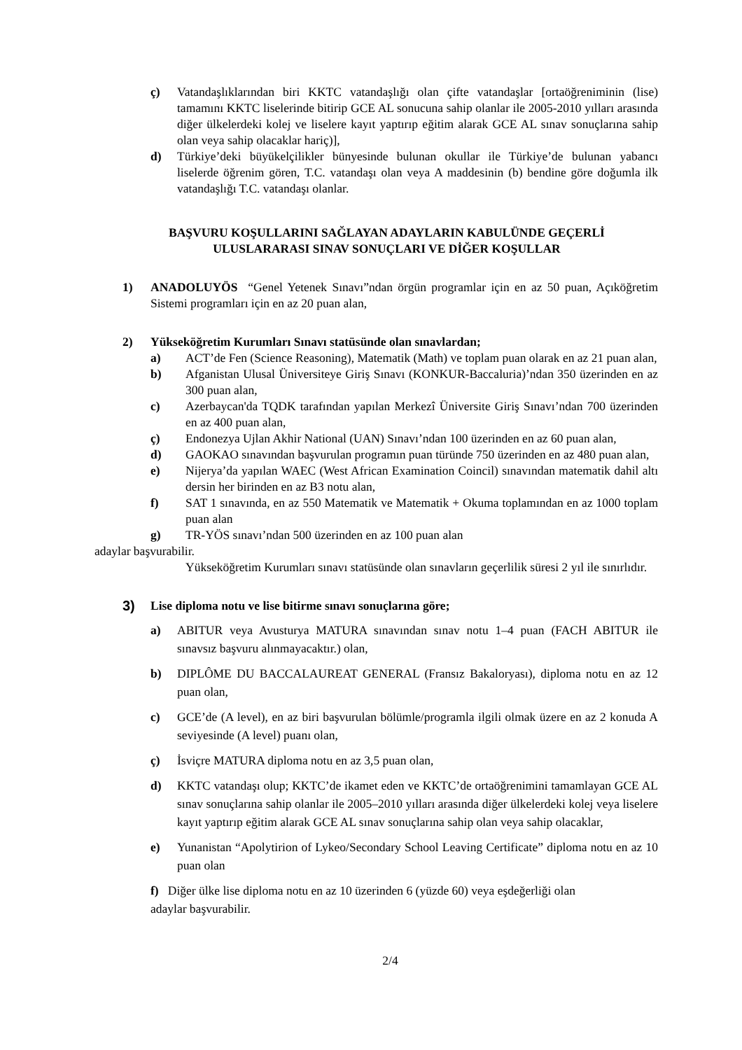ç) Vatandaşlıklarından biri KKTC vatandaşlığı olan çifte vatandaşlar [ortaöğreniminin (lise) tamamını KKTC liselerinde bitirip GCE AL sonucuna sahip olanlar ile 2005-2010 yılları arasında diğer ülkelerdeki kolej ve liselere kayıt yaptırıp eğitim alarak GCE AL sınav sonuçlarına sahip olan veya sahip olacaklar hariç)],
d) Türkiye’deki büyükelçilikler bünyesinde bulunan okullar ile Türkiye’de bulunan yabancı liselerde öğrenim gören, T.C. vatandaşı olan veya A maddesinin (b) bendine göre doğumla ilk vatandaşlığı T.C. vatandaşı olanlar.
BAŞVURU KOŞULLARINI SAĞLAYAN ADAYLARIN KABULÜNDE GEÇERLİ
ULUSLARARASI SINAV SONUÇLARI VE DİĞER KOŞULLAR
1) ANADOLUYÖS “Genel Yetenek Sınavı”ndan örgün programlar için en az 50 puan, Açıköğretim Sistemi programları için en az 20 puan alan,
2) Yükseköğretim Kurumları Sınavı statüsünde olan sınavlardan;
a) ACT’de Fen (Science Reasoning), Matematik (Math) ve toplam puan olarak en az 21 puan alan,
b) Afganistan Ulusal Üniversiteye Giriş Sınavı (KONKUR-Baccaluria)’ndan 350 üzerinden en az 300 puan alan,
c) Azerbaycan'da TQDK tarafından yapılan Merkezî Üniversite Giriş Sınavı’ndan 700 üzerinden en az 400 puan alan,
ç) Endonezya Ujlan Akhir National (UAN) Sınavı’ndan 100 üzerinden en az 60 puan alan,
d) GAOKAO sınavından başvurulan programın puan türünde 750 üzerinden en az 480 puan alan,
e) Nijerya’da yapılan WAEC (West African Examination Coincil) sınavından matematik dahil altı dersin her birinden en az B3 notu alan,
f) SAT 1 sınavında, en az 550 Matematik ve Matematik + Okuma toplamından en az 1000 toplam puan alan
g) TR-YÖS sınavı’ndan 500 üzerinden en az 100 puan alan
adaylar başvurabilir.
Yükseköğretim Kurumları sınavı statüsünde olan sınavların geçerlilik süresi 2 yıl ile sınırlıdır.
3) Lise diploma notu ve lise bitirme sınavı sonuçlarına göre;
a) ABITUR veya Avusturya MATURA sınavından sınav notu 1–4 puan (FACH ABITUR ile sınavsız başvuru alınmayacaktır.) olan,
b) DIPLÔME DU BACCALAUREAT GENERAL (Fransız Bakaloryası), diploma notu en az 12 puan olan,
c) GCE’de (A level), en az biri başvurulan bölümle/programla ilgili olmak üzere en az 2 konuda A seviyesinde (A level) puanı olan,
ç) İsviçre MATURA diploma notu en az 3,5 puan olan,
d) KKTC vatandaşı olup; KKTC’de ikamet eden ve KKTC’de ortaöğrenimini tamamlayan GCE AL sınav sonuçlarına sahip olanlar ile 2005–2010 yılları arasında diğer ülkelerdeki kolej veya liselere kayıt yaptırıp eğitim alarak GCE AL sınav sonuçlarına sahip olan veya sahip olacaklar,
e) Yunanistan “Apolytirion of Lykeo/Secondary School Leaving Certificate” diploma notu en az 10 puan olan
f) Diğer ülke lise diploma notu en az 10 üzerinden 6 (yüzde 60) veya eşdeğerliği olan
adaylar başvurabilir.
2/4